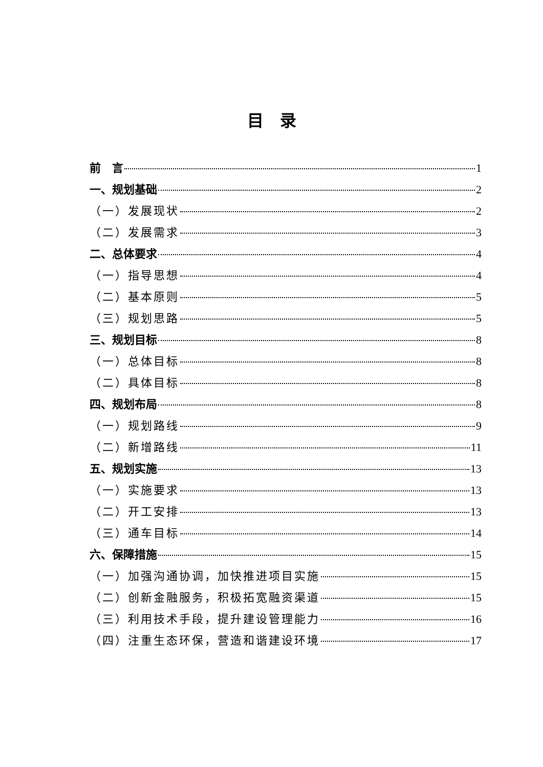目　录
前　言 1
一、规划基础 2
（一）发展现状 2
（二）发展需求 3
二、总体要求 4
（一）指导思想 4
（二）基本原则 5
（三）规划思路 5
三、规划目标 8
（一）总体目标 8
（二）具体目标 8
四、规划布局 8
（一）规划路线 9
（二）新增路线 11
五、规划实施 13
（一）实施要求 13
（二）开工安排 13
（三）通车目标 14
六、保障措施 15
（一）加强沟通协调，加快推进项目实施 15
（二）创新金融服务，积极拓宽融资渠道 15
（三）利用技术手段，提升建设管理能力 16
（四）注重生态环保，营造和谐建设环境 17